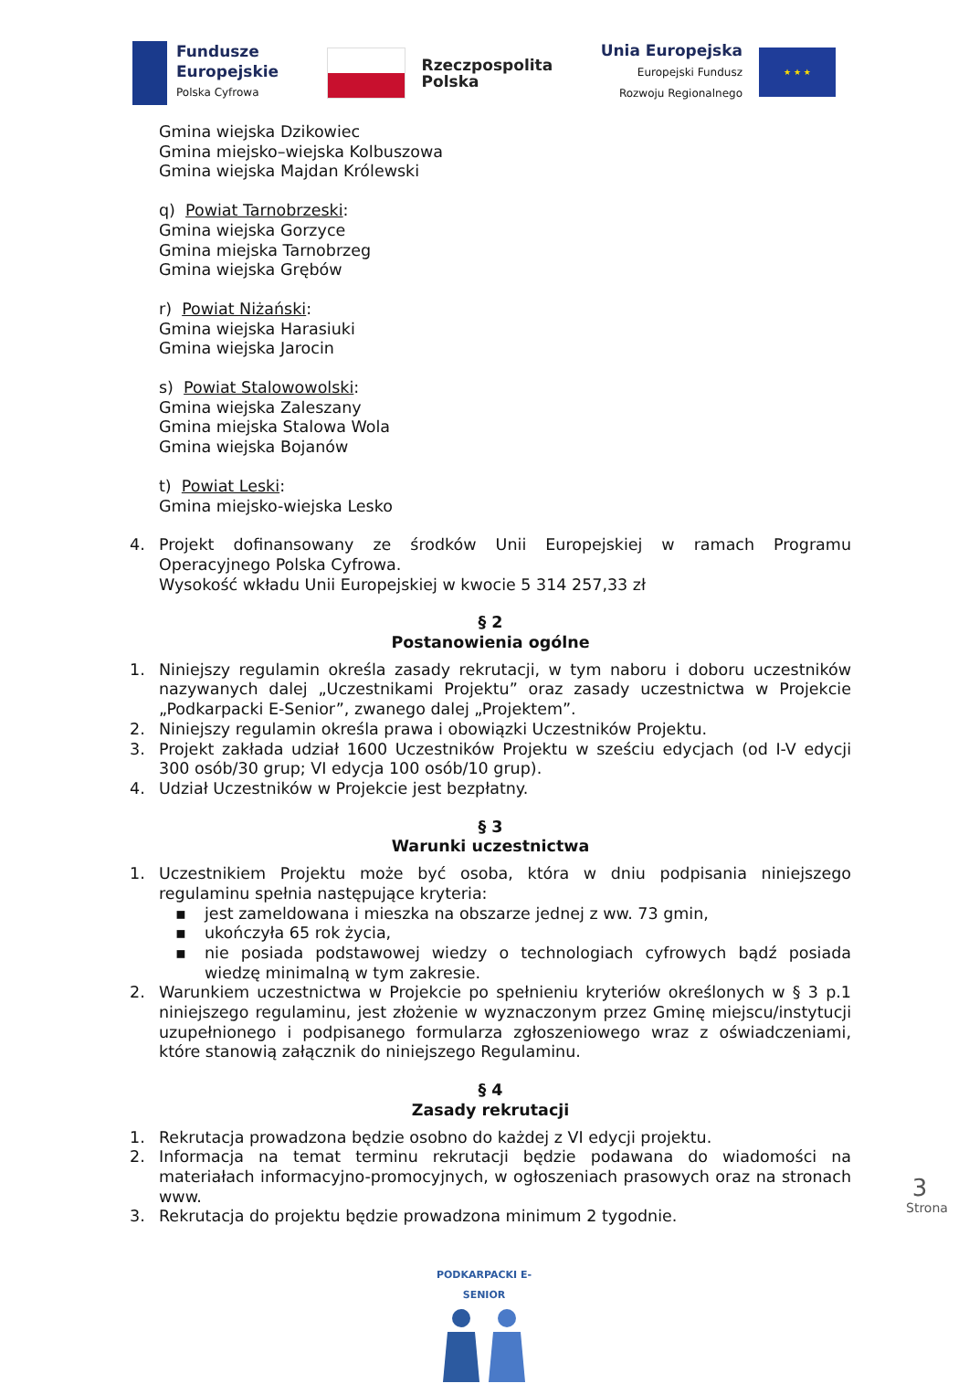Fundusze
Europejskie
Polska Cyfrowa
Rzeczpospolita
Polska
Unia Europejska
Europejski Fundusz
Rozwoju Regionalnego
★ ★ ★
Gmina wiejska Dzikowiec
Gmina miejsko–wiejska Kolbuszowa
Gmina wiejska Majdan Królewski
q) Powiat Tarnobrzeski:
Gmina wiejska Gorzyce
Gmina miejska Tarnobrzeg
Gmina wiejska Grębów
r) Powiat Niżański:
Gmina wiejska Harasiuki
Gmina wiejska Jarocin
s) Powiat Stalowowolski:
Gmina wiejska Zaleszany
Gmina miejska Stalowa Wola
Gmina wiejska Bojanów
t) Powiat Leski:
Gmina miejsko-wiejska Lesko
4. Projekt dofinansowany ze środków Unii Europejskiej w ramach Programu Operacyjnego Polska Cyfrowa.
Wysokość wkładu Unii Europejskiej w kwocie 5 314 257,33 zł
§ 2
Postanowienia ogólne
1. Niniejszy regulamin określa zasady rekrutacji, w tym naboru i doboru uczestników nazywanych dalej „Uczestnikami Projektu” oraz zasady uczestnictwa w Projekcie „Podkarpacki E-Senior”, zwanego dalej „Projektem”.
2. Niniejszy regulamin określa prawa i obowiązki Uczestników Projektu.
3. Projekt zakłada udział 1600 Uczestników Projektu w sześciu edycjach (od I-V edycji 300 osób/30 grup; VI edycja 100 osób/10 grup).
4. Udział Uczestników w Projekcie jest bezpłatny.
§ 3
Warunki uczestnictwa
1. Uczestnikiem Projektu może być osoba, która w dniu podpisania niniejszego regulaminu spełnia następujące kryteria:
▪ jest zameldowana i mieszka na obszarze jednej z ww. 73 gmin,
▪ ukończyła 65 rok życia,
▪ nie posiada podstawowej wiedzy o technologiach cyfrowych bądź posiada wiedzę minimalną w tym zakresie.
2. Warunkiem uczestnictwa w Projekcie po spełnieniu kryteriów określonych w § 3 p.1 niniejszego regulaminu, jest złożenie w wyznaczonym przez Gminę miejscu/instytucji uzupełnionego i podpisanego formularza zgłoszeniowego wraz z oświadczeniami, które stanowią załącznik do niniejszego Regulaminu.
§ 4
Zasady rekrutacji
1. Rekrutacja prowadzona będzie osobno do każdej z VI edycji projektu.
2. Informacja na temat terminu rekrutacji będzie podawana do wiadomości na materiałach informacyjno-promocyjnych, w ogłoszeniach prasowych oraz na stronach www.
3. Rekrutacja do projektu będzie prowadzona minimum 2 tygodnie.
3
Strona
PODKARPACKI E-SENIOR